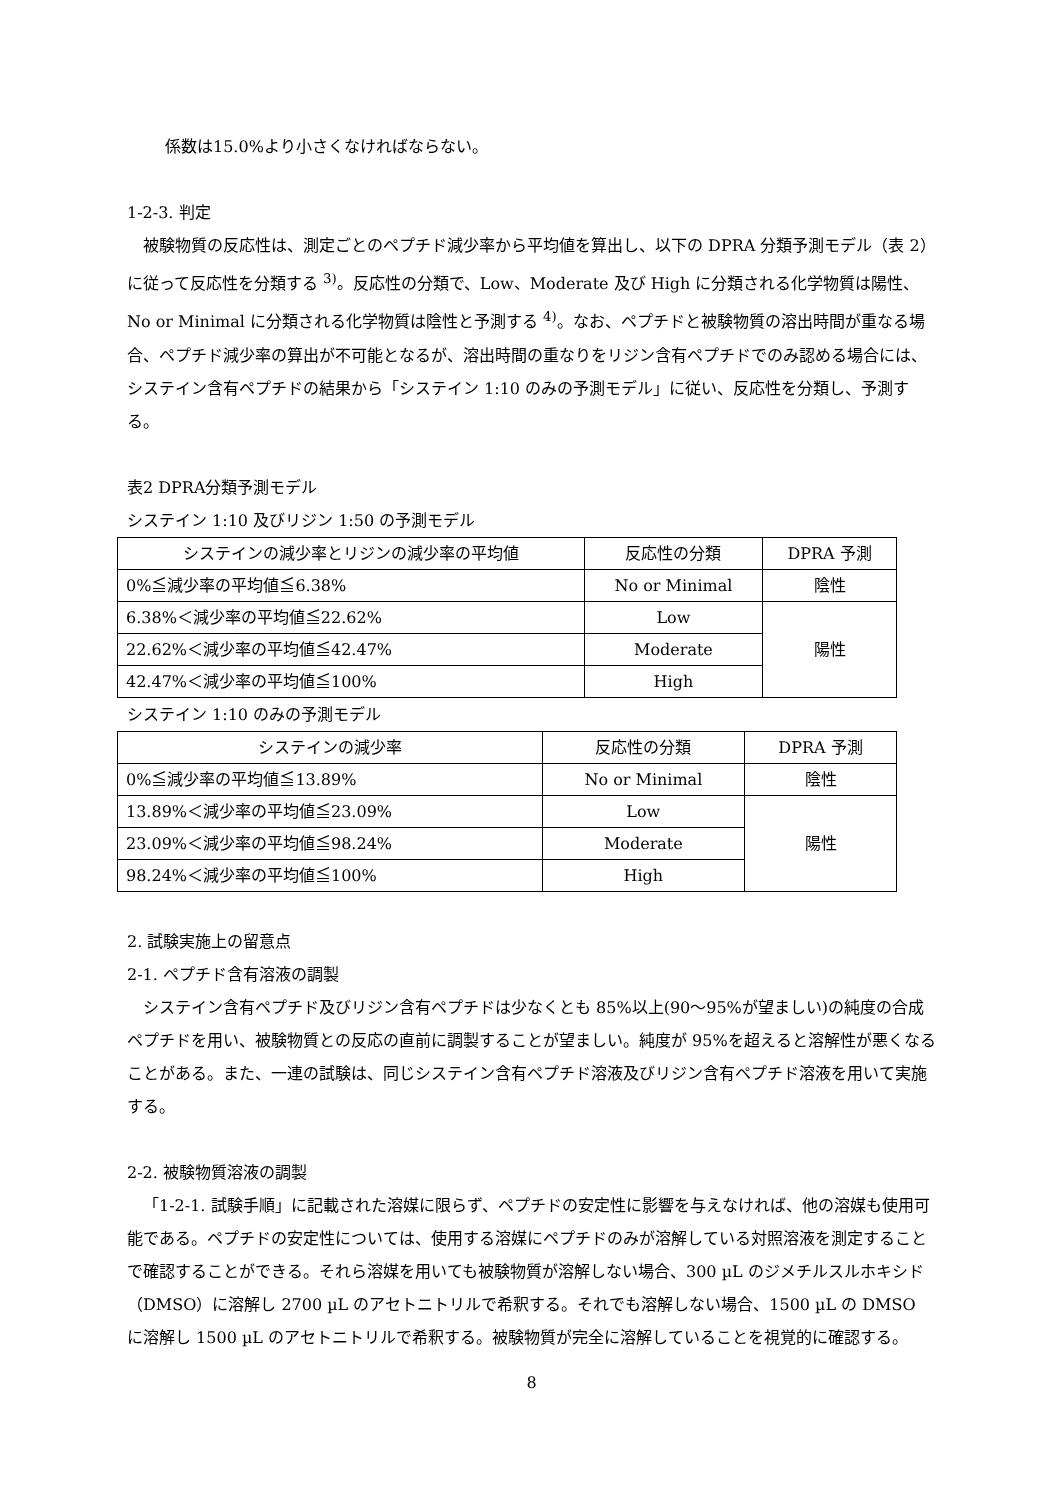係数は15.0%より小さくなければならない。
1-2-3. 判定
被験物質の反応性は、測定ごとのペプチド減少率から平均値を算出し、以下の DPRA 分類予測モデル（表 2）に従って反応性を分類する <sup>3)</sup>。反応性の分類で、Low、Moderate 及び High に分類される化学物質は陽性、No or Minimal に分類される化学物質は陰性と予測する <sup>4)</sup>。なお、ペプチドと被験物質の溶出時間が重なる場合、ペプチド減少率の算出が不可能となるが、溶出時間の重なりをリジン含有ペプチドでのみ認める場合には、システイン含有ペプチドの結果から「システイン 1:10 のみの予測モデル」に従い、反応性を分類し、予測する。
表2 DPRA分類予測モデル
システイン 1:10 及びリジン 1:50 の予測モデル
| システインの減少率とリジンの減少率の平均値 | 反応性の分類 | DPRA 予測 |
| 0%≦減少率の平均値≦6.38% | No or Minimal | 陰性 |
| 6.38%＜減少率の平均値≦22.62% | Low | 陽性 |
| 22.62%＜減少率の平均値≦42.47% | Moderate | |
| 42.47%＜減少率の平均値≦100% | High | |
システイン 1:10 のみの予測モデル
| システインの減少率 | 反応性の分類 | DPRA 予測 |
| 0%≦減少率の平均値≦13.89% | No or Minimal | 陰性 |
| 13.89%＜減少率の平均値≦23.09% | Low | 陽性 |
| 23.09%＜減少率の平均値≦98.24% | Moderate | |
| 98.24%＜減少率の平均値≦100% | High | |
2. 試験実施上の留意点
2-1. ペプチド含有溶液の調製
システイン含有ペプチド及びリジン含有ペプチドは少なくとも 85%以上(90～95%が望ましい)の純度の合成ペプチドを用い、被験物質との反応の直前に調製することが望ましい。純度が 95%を超えると溶解性が悪くなることがある。また、一連の試験は、同じシステイン含有ペプチド溶液及びリジン含有ペプチド溶液を用いて実施する。
2-2. 被験物質溶液の調製
「1-2-1. 試験手順」に記載された溶媒に限らず、ペプチドの安定性に影響を与えなければ、他の溶媒も使用可能である。ペプチドの安定性については、使用する溶媒にペプチドのみが溶解している対照溶液を測定することで確認することができる。それら溶媒を用いても被験物質が溶解しない場合、300 µL のジメチルスルホキシド（DMSO）に溶解し 2700 µL のアセトニトリルで希釈する。それでも溶解しない場合、1500 µL の DMSO に溶解し 1500 µL のアセトニトリルで希釈する。被験物質が完全に溶解していることを視覚的に確認する。
8